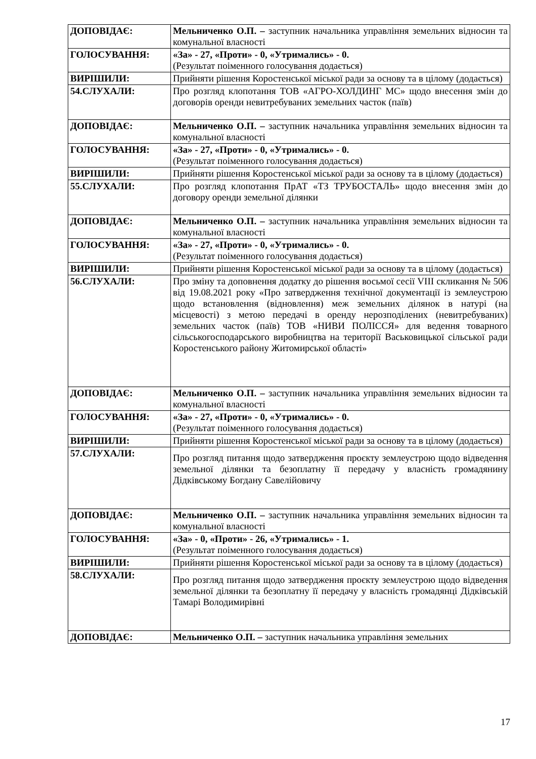| ДОПОВІДАЄ: | Мельниченко О.П. – заступник начальника управління земельних відносин та комунальної власності |
| ГОЛОСУВАННЯ: | «За» - 27, «Проти» - 0, «Утримались» - 0. (Результат поіменного голосування додається) |
| ВИРІШИЛИ: | Прийняти рішення Коростенської міської ради за основу та в цілому (додається) |
| 54.СЛУХАЛИ: | Про розгляд клопотання ТОВ «АГРО-ХОЛДИНГ МС» щодо внесення змін до договорів оренди невитребуваних земельних часток (паїв) |
| ДОПОВІДАЄ: | Мельниченко О.П. – заступник начальника управління земельних відносин та комунальної власності |
| ГОЛОСУВАННЯ: | «За» - 27, «Проти» - 0, «Утримались» - 0. (Результат поіменного голосування додається) |
| ВИРІШИЛИ: | Прийняти рішення Коростенської міської ради за основу та в цілому (додається) |
| 55.СЛУХАЛИ: | Про розгляд клопотання ПрАТ «ТЗ ТРУБОСТАЛЬ» щодо внесення змін до договору оренди земельної ділянки |
| ДОПОВІДАЄ: | Мельниченко О.П. – заступник начальника управління земельних відносин та комунальної власності |
| ГОЛОСУВАННЯ: | «За» - 27, «Проти» - 0, «Утримались» - 0. (Результат поіменного голосування додається) |
| ВИРІШИЛИ: | Прийняти рішення Коростенської міської ради за основу та в цілому (додається) |
| 56.СЛУХАЛИ: | Про зміну та доповнення додатку до рішення восьмої сесії VIII скликання № 506 від 19.08.2021 року «Про затвердження технічної документації із землеустрою щодо встановлення (відновлення) меж земельних ділянок в натурі (на місцевості) з метою передачі в оренду нерозподілених (невитребуваних) земельних часток (паїв) ТОВ «НИВИ ПОЛІССЯ» для ведення товарного сільськогосподарського виробництва на території Васьковицької сільської ради Коростенського району Житомирської області» |
| ДОПОВІДАЄ: | Мельниченко О.П. – заступник начальника управління земельних відносин та комунальної власності |
| ГОЛОСУВАННЯ: | «За» - 27, «Проти» - 0, «Утримались» - 0. (Результат поіменного голосування додається) |
| ВИРІШИЛИ: | Прийняти рішення Коростенської міської ради за основу та в цілому (додається) |
| 57.СЛУХАЛИ: | Про розгляд питання щодо затвердження проєкту землеустрою щодо відведення земельної ділянки та безоплатну її передачу у власність громадянину Дідківському Богдану Савелійовичу |
| ДОПОВІДАЄ: | Мельниченко О.П. – заступник начальника управління земельних відносин та комунальної власності |
| ГОЛОСУВАННЯ: | «За» - 0, «Проти» - 26, «Утримались» - 1. (Результат поіменного голосування додається) |
| ВИРІШИЛИ: | Прийняти рішення Коростенської міської ради за основу та в цілому (додається) |
| 58.СЛУХАЛИ: | Про розгляд питання щодо затвердження проєкту землеустрою щодо відведення земельної ділянки та безоплатну її передачу у власність громадянці Дідківській Тамарі Володимирівні |
| ДОПОВІДАЄ: | Мельниченко О.П. – заступник начальника управління земельних |
17